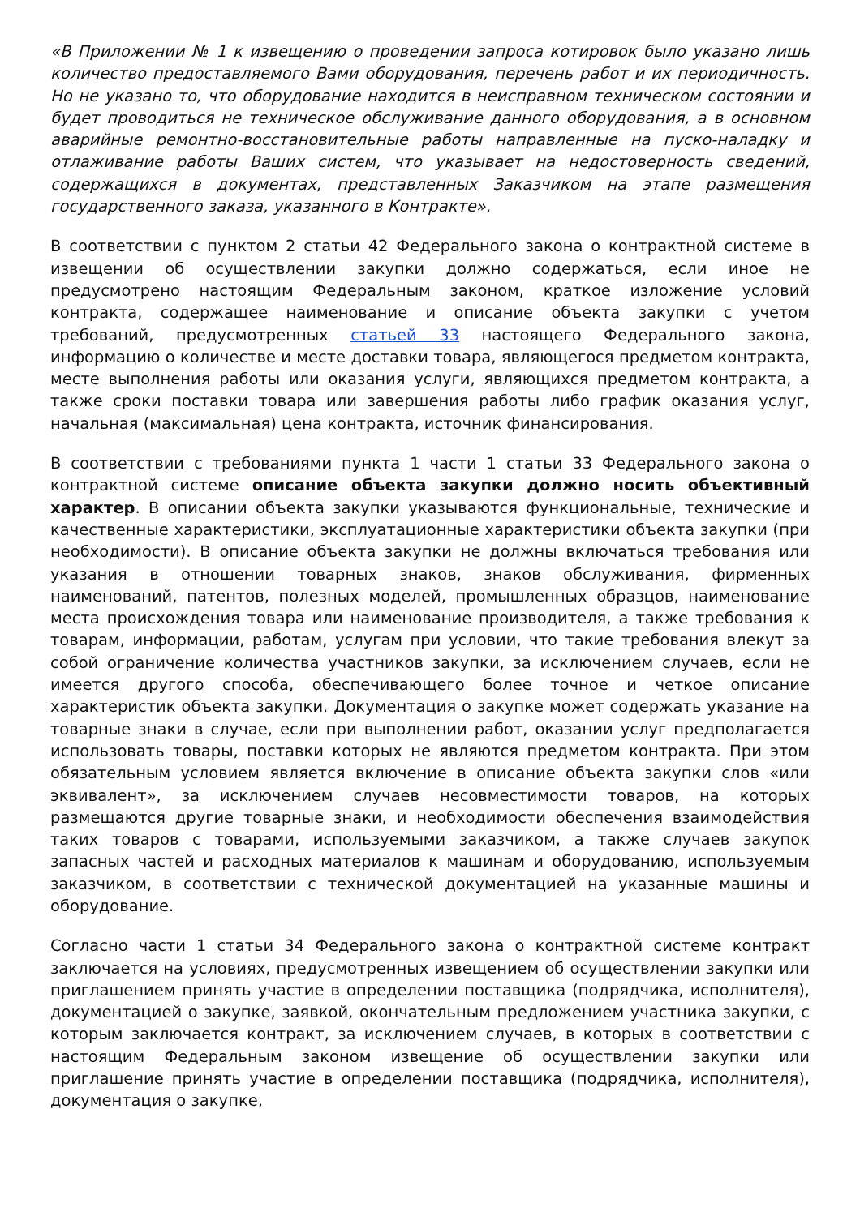«В Приложении № 1 к извещению о проведении запроса котировок было указано лишь количество предоставляемого Вами оборудования, перечень работ и их периодичность. Но не указано то, что оборудование находится в неисправном техническом состоянии и будет проводиться не техническое обслуживание данного оборудования, а в основном аварийные ремонтно-восстановительные работы направленные на пуско-наладку и отлаживание работы Ваших систем, что указывает на недостоверность сведений, содержащихся в документах, представленных Заказчиком на этапе размещения государственного заказа, указанного в Контракте».
В соответствии с пунктом 2 статьи 42 Федерального закона о контрактной системе в извещении об осуществлении закупки должно содержаться, если иное не предусмотрено настоящим Федеральным законом, краткое изложение условий контракта, содержащее наименование и описание объекта закупки с учетом требований, предусмотренных статьей 33 настоящего Федерального закона, информацию о количестве и месте доставки товара, являющегося предметом контракта, месте выполнения работы или оказания услуги, являющихся предметом контракта, а также сроки поставки товара или завершения работы либо график оказания услуг, начальная (максимальная) цена контракта, источник финансирования.
В соответствии с требованиями пункта 1 части 1 статьи 33 Федерального закона о контрактной системе описание объекта закупки должно носить объективный характер. В описании объекта закупки указываются функциональные, технические и качественные характеристики, эксплуатационные характеристики объекта закупки (при необходимости). В описание объекта закупки не должны включаться требования или указания в отношении товарных знаков, знаков обслуживания, фирменных наименований, патентов, полезных моделей, промышленных образцов, наименование места происхождения товара или наименование производителя, а также требования к товарам, информации, работам, услугам при условии, что такие требования влекут за собой ограничение количества участников закупки, за исключением случаев, если не имеется другого способа, обеспечивающего более точное и четкое описание характеристик объекта закупки. Документация о закупке может содержать указание на товарные знаки в случае, если при выполнении работ, оказании услуг предполагается использовать товары, поставки которых не являются предметом контракта. При этом обязательным условием является включение в описание объекта закупки слов «или эквивалент», за исключением случаев несовместимости товаров, на которых размещаются другие товарные знаки, и необходимости обеспечения взаимодействия таких товаров с товарами, используемыми заказчиком, а также случаев закупок запасных частей и расходных материалов к машинам и оборудованию, используемым заказчиком, в соответствии с технической документацией на указанные машины и оборудование.
Согласно части 1 статьи 34 Федерального закона о контрактной системе контракт заключается на условиях, предусмотренных извещением об осуществлении закупки или приглашением принять участие в определении поставщика (подрядчика, исполнителя), документацией о закупке, заявкой, окончательным предложением участника закупки, с которым заключается контракт, за исключением случаев, в которых в соответствии с настоящим Федеральным законом извещение об осуществлении закупки или приглашение принять участие в определении поставщика (подрядчика, исполнителя), документация о закупке,